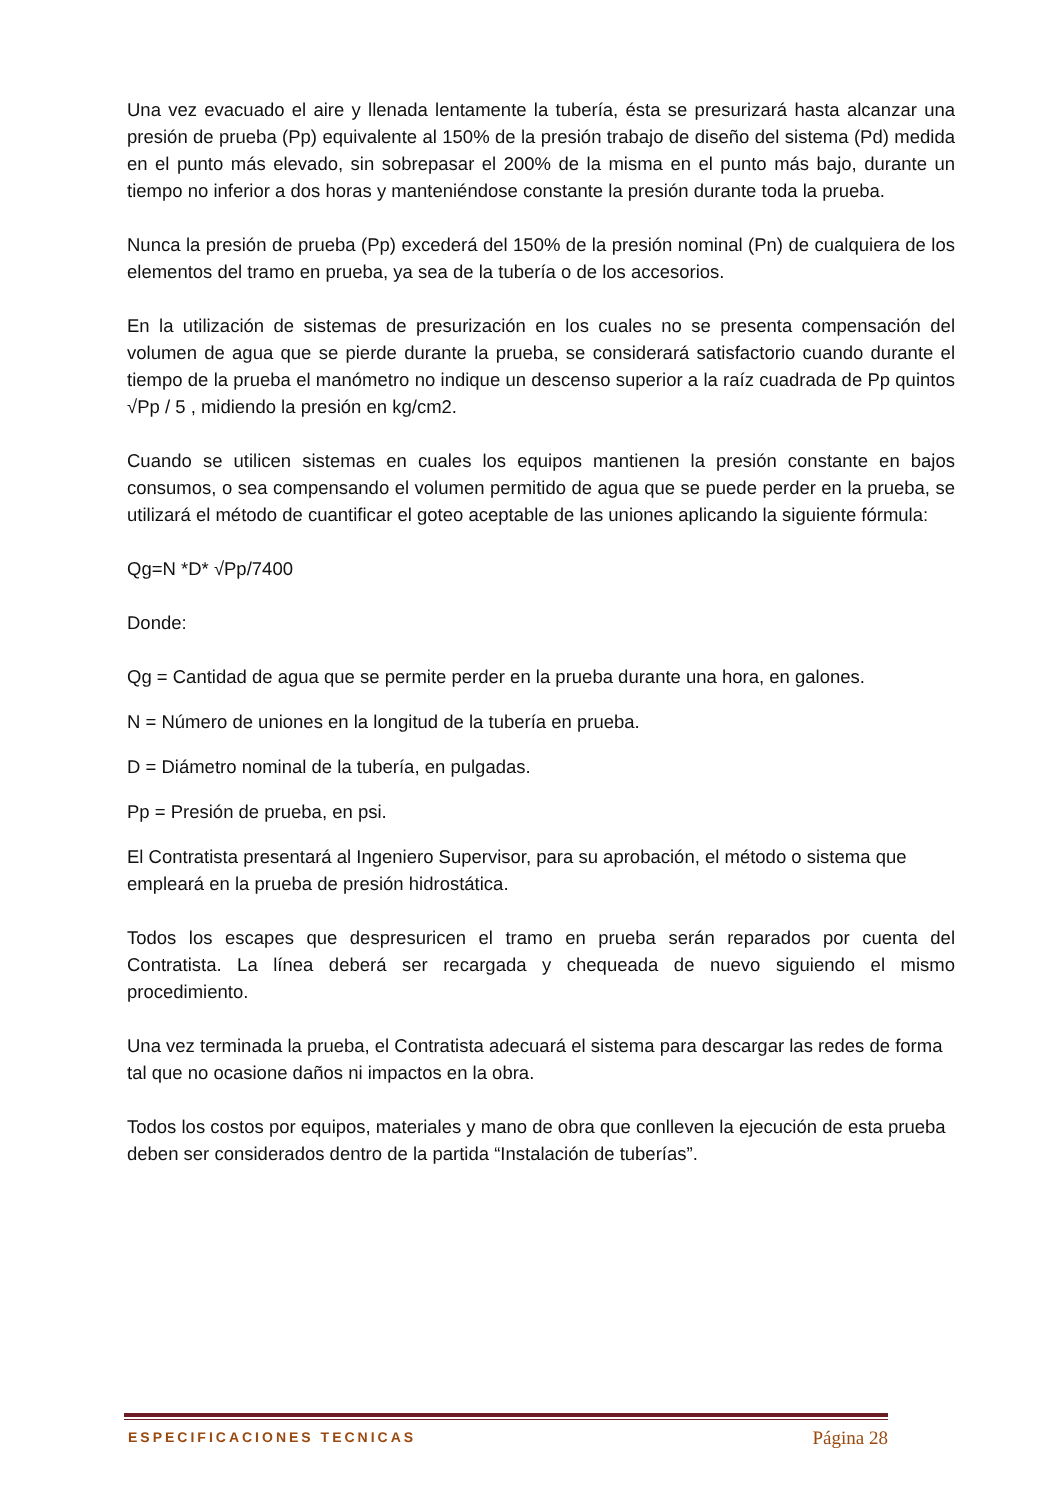Una vez evacuado el aire y llenada lentamente la tubería, ésta se presurizará hasta alcanzar una presión de prueba (Pp) equivalente al 150% de la presión trabajo de diseño del sistema (Pd) medida en el punto más elevado, sin sobrepasar el 200% de la misma en el punto más bajo, durante un tiempo no inferior a dos horas y manteniéndose constante la presión durante toda la prueba.
Nunca la presión de prueba (Pp) excederá del 150% de la presión nominal (Pn) de cualquiera de los elementos del tramo en prueba, ya sea de la tubería o de los accesorios.
En la utilización de sistemas de presurización en los cuales no se presenta compensación del volumen de agua que se pierde durante la prueba, se considerará satisfactorio cuando durante el tiempo de la prueba el manómetro no indique un descenso superior a la raíz cuadrada de Pp quintos √Pp / 5 , midiendo la presión en kg/cm2.
Cuando se utilicen sistemas en cuales los equipos mantienen la presión constante en bajos consumos, o sea compensando el volumen permitido de agua que se puede perder en la prueba, se utilizará el método de cuantificar el goteo aceptable de las uniones aplicando la siguiente fórmula:
Qg=N *D* √Pp/7400
Donde:
Qg = Cantidad de agua que se permite perder en la prueba durante una hora, en galones.
N = Número de uniones en la longitud de la tubería en prueba.
D = Diámetro nominal de la tubería, en pulgadas.
Pp = Presión de prueba, en psi.
El Contratista presentará al Ingeniero Supervisor, para su aprobación, el método o sistema que empleará en la prueba de presión hidrostática.
Todos los escapes que despresuricen el tramo en prueba serán reparados por cuenta del Contratista. La línea deberá ser recargada y chequeada de nuevo siguiendo el mismo procedimiento.
Una vez terminada la prueba, el Contratista adecuará el sistema para descargar las redes de forma tal que no ocasione daños ni impactos en la obra.
Todos los costos por equipos, materiales y mano de obra que conlleven la ejecución de esta prueba deben ser considerados dentro de la partida “Instalación de tuberías”.
ESPECIFICACIONES TECNICAS Página 28